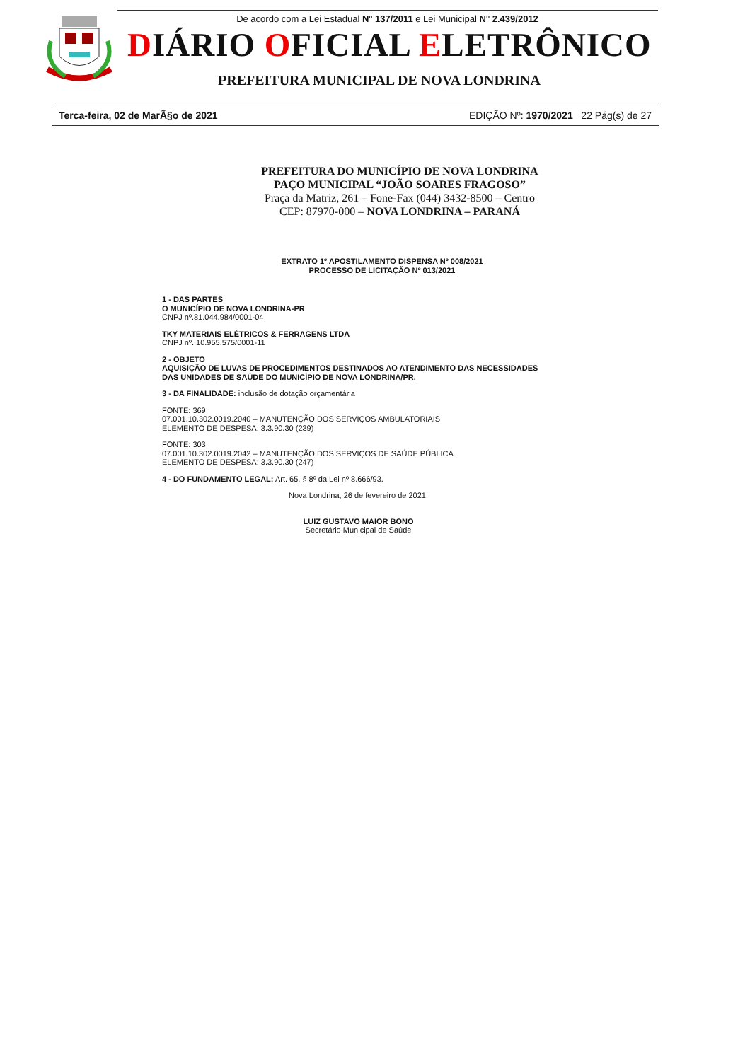De acordo com a Lei Estadual N° 137/2011 e Lei Municipal N° 2.439/2012
DIÁRIO OFICIAL ELETRÔNICO
PREFEITURA MUNICIPAL DE NOVA LONDRINA
Terca-feira, 02 de MarÃ§o de 2021 EDIÇÃO Nº: 1970/2021 22 Pág(s) de 27
PREFEITURA DO MUNICÍPIO DE NOVA LONDRINA
PAÇO MUNICIPAL “JOÃO SOARES FRAGOSO”
Praça da Matriz, 261 – Fone-Fax (044) 3432-8500 – Centro
CEP: 87970-000 – NOVA LONDRINA – PARANÁ
EXTRATO 1º APOSTILAMENTO DISPENSA Nº 008/2021
PROCESSO DE LICITAÇÃO Nº 013/2021
1 - DAS PARTES
O MUNICÍPIO DE NOVA LONDRINA-PR
CNPJ nº.81.044.984/0001-04
TKY MATERIAIS ELÉTRICOS & FERRAGENS LTDA
CNPJ nº. 10.955.575/0001-11
2 - OBJETO
AQUISIÇÃO DE LUVAS DE PROCEDIMENTOS DESTINADOS AO ATENDIMENTO DAS NECESSIDADES DAS UNIDADES DE SAÚDE DO MUNICÍPIO DE NOVA LONDRINA/PR.
3 - DA FINALIDADE: inclusão de dotação orçamentária
FONTE: 369
07.001.10.302.0019.2040 – MANUTENÇÃO DOS SERVIÇOS AMBULATORIAIS
ELEMENTO DE DESPESA: 3.3.90.30 (239)
FONTE: 303
07.001.10.302.0019.2042 – MANUTENÇÃO DOS SERVIÇOS DE SAÚDE PÚBLICA
ELEMENTO DE DESPESA: 3.3.90.30 (247)
4 - DO FUNDAMENTO LEGAL: Art. 65, § 8º da Lei nº 8.666/93.
Nova Londrina, 26 de fevereiro de 2021.
LUIZ GUSTAVO MAIOR BONO
Secretário Municipal de Saúde